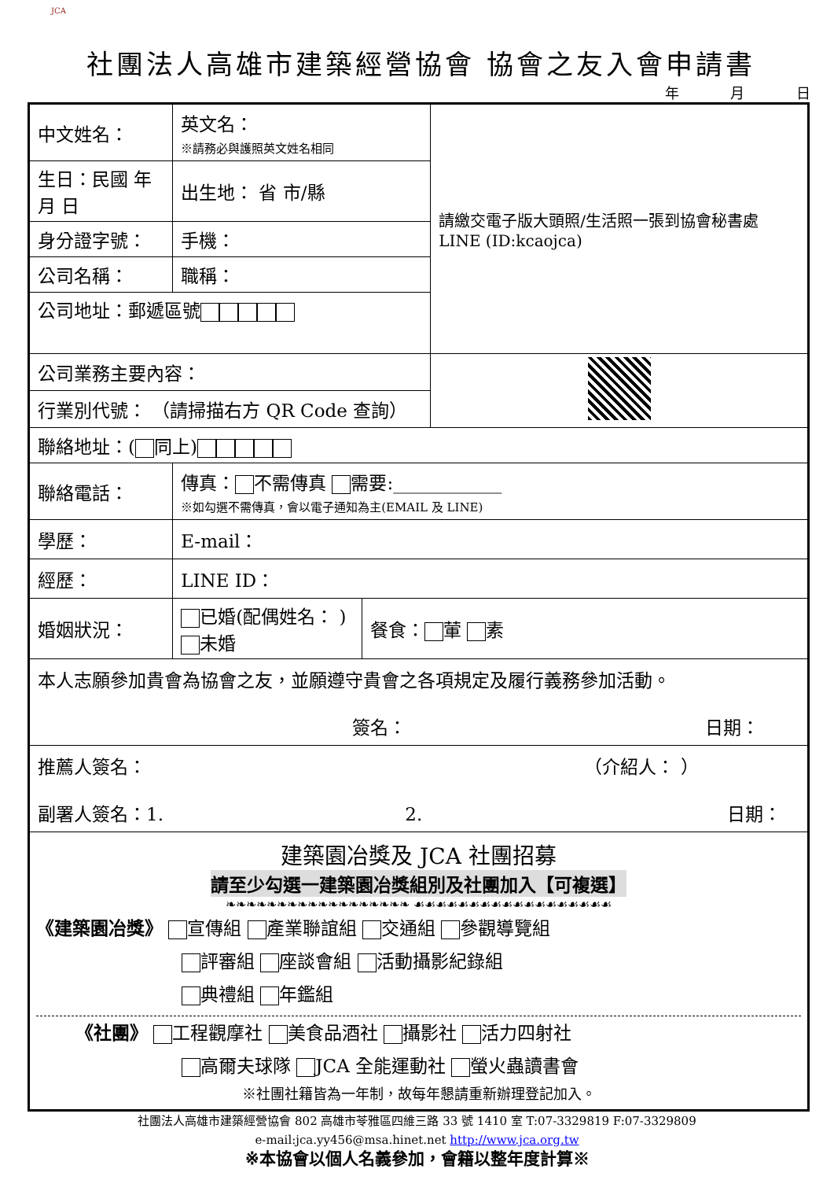JCA
社團法人高雄市建築經營協會 協會之友入會申請書
年 月 日
| 中文姓名： | | 英文名： ※請務必與護照英文姓名相同 | | | 請繳交電子版大頭照/生活照一張到協會秘書處LINE (ID:kcaojca) |
| 生日：民國 年 月 日 | | 出生地： 省 市/縣 | | | |
| 身分證字號： | | | 手機： | | |
| 公司名稱： | | | 職稱： | | |
| 公司地址：郵遞區號 | | | | | |
| 公司業務主要內容： | | | | | |
| 行業別代號： （請掃描右方 QR Code 查詢） | | | | | |
| 聯絡地址：( 同上) | | | | | |
| 聯絡電話： | | 傳真： 不需傳真 需要:____________ ※如勾選不需傳真，會以電子通知為主(EMAIL 及 LINE) | | | |
| 學歷： | | E-mail： | | | |
| 經歷： | | LINE ID： | | | |
| 婚姻狀況： | 已婚(配偶姓名： ) 未婚 | | | 餐食： 葷 素 | |
| 本人志願參加貴會為協會之友，並願遵守貴會之各項規定及履行義務參加活動。 簽名： 日期： | | | | | |
| 推薦人簽名： （介紹人： ） 副署人簽名：1. 2. 日期： | | | | | |
| 建築園冶獎及 JCA 社團招募 請至少勾選一建築園冶獎組別及社團加入【可複選】 ❧❧❧❧❧❧❧❧❧❧❧❧❧❧❧❧❧❧ ☙☙☙☙☙☙☙☙☙☙☙☙☙☙☙☙☙☙ 《建築園冶獎》 宣傳組 產業聯誼組 交通組 參觀導覽組 評審組 座談會組 活動攝影紀錄組 典禮組 年鑑組 《社團》 工程觀摩社 美食品酒社 攝影社 活力四射社 高爾夫球隊 JCA 全能運動社 螢火蟲讀書會 ※社團社籍皆為一年制，故每年懇請重新辦理登記加入。 | | | | | |
社團法人高雄市建築經營協會 802 高雄市苓雅區四維三路 33 號 1410 室 T:07-3329819 F:07-3329809
e-mail:jca.yy456@msa.hinet.net http://www.jca.org.tw
※本協會以個人名義參加，會籍以整年度計算※